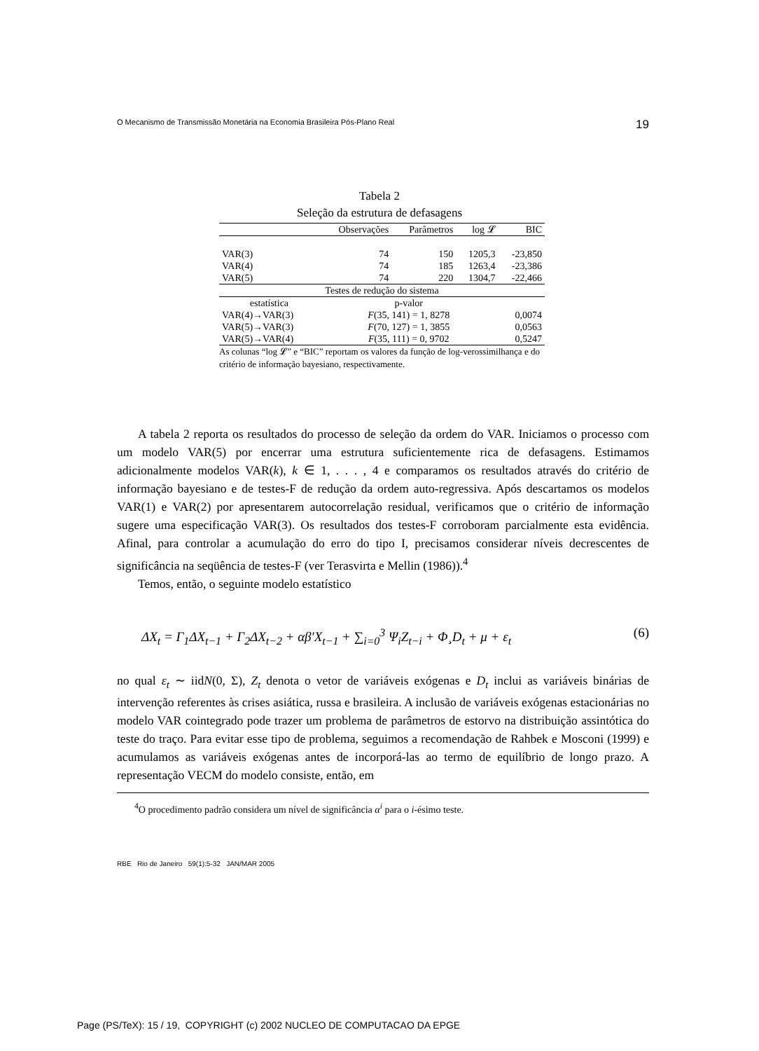O Mecanismo de Transmissão Monetária na Economia Brasileira Pós-Plano Real 19
Tabela 2
Seleção da estrutura de defasagens
| | Observações | Parâmetros | log 𝓛 | BIC |
| --- | --- | --- | --- | --- |
| VAR(3) | 74 | 150 | 1205,3 | -23,850 |
| VAR(4) | 74 | 185 | 1263,4 | -23,386 |
| VAR(5) | 74 | 220 | 1304,7 | -22,466 |
| Testes de redução do sistema | | | | |
| estatística | p-valor | | | |
| VAR(4)→VAR(3) | F (35, 141) = 1, 8278 | | | 0,0074 |
| VAR(5)→VAR(3) | F (70, 127) = 1, 3855 | | | 0,0563 |
| VAR(5)→VAR(4) | F (35, 111) = 0, 9702 | | | 0,5247 |
As colunas “log 𝓛” e “BIC” reportam os valores da função de log-verossimilhança e do critério de informação bayesiano, respectivamente.
A tabela 2 reporta os resultados do processo de seleção da ordem do VAR. Iniciamos o processo com um modelo VAR(5) por encerrar uma estrutura suficientemente rica de defasagens. Estimamos adicionalmente modelos VAR(k), k ∈ 1, . . . , 4 e comparamos os resultados através do critério de informação bayesiano e de testes-F de redução da ordem auto-regressiva. Após descartamos os modelos VAR(1) e VAR(2) por apresentarem autocorrelação residual, verificamos que o critério de informação sugere uma especificação VAR(3). Os resultados dos testes-F corroboram parcialmente esta evidência. Afinal, para controlar a acumulação do erro do tipo I, precisamos considerar níveis decrescentes de significância na seqüência de testes-F (ver Terasvirta e Mellin (1986)).<sup>4</sup>
Temos, então, o seguinte modelo estatístico
ΔX<sub>t</sub> = Γ<sub>1</sub>ΔX<sub>t−1</sub> + Γ<sub>2</sub>ΔX<sub>t−2</sub> + αβ′X<sub>t−1</sub> + ∑<sub>i=0</sub><sup>3</sup> Ψ<sub>i</sub>Z<sub>t−i</sub> + Φ¸D<sub>t</sub> + μ + ε<sub>t</sub> (6)
no qual ε<sub>t</sub> ∼ iidN(0, Σ), Z<sub>t</sub> denota o vetor de variáveis exógenas e D<sub>t</sub> inclui as variáveis binárias de intervenção referentes às crises asiática, russa e brasileira. A inclusão de variáveis exógenas estacionárias no modelo VAR cointegrado pode trazer um problema de parâmetros de estorvo na distribuição assintótica do teste do traço. Para evitar esse tipo de problema, seguimos a recomendação de Rahbek e Mosconi (1999) e acumulamos as variáveis exógenas antes de incorporá-las ao termo de equilíbrio de longo prazo. A representação VECM do modelo consiste, então, em
<sup>4</sup> O procedimento padrão considera um nível de significância α<sup>i</sup> para o i-ésimo teste.
RBE Rio de Janeiro 59(1):5-32 JAN/MAR 2005
Page (PS/TeX): 15 / 19, COPYRIGHT (c) 2002 NUCLEO DE COMPUTACAO DA EPGE